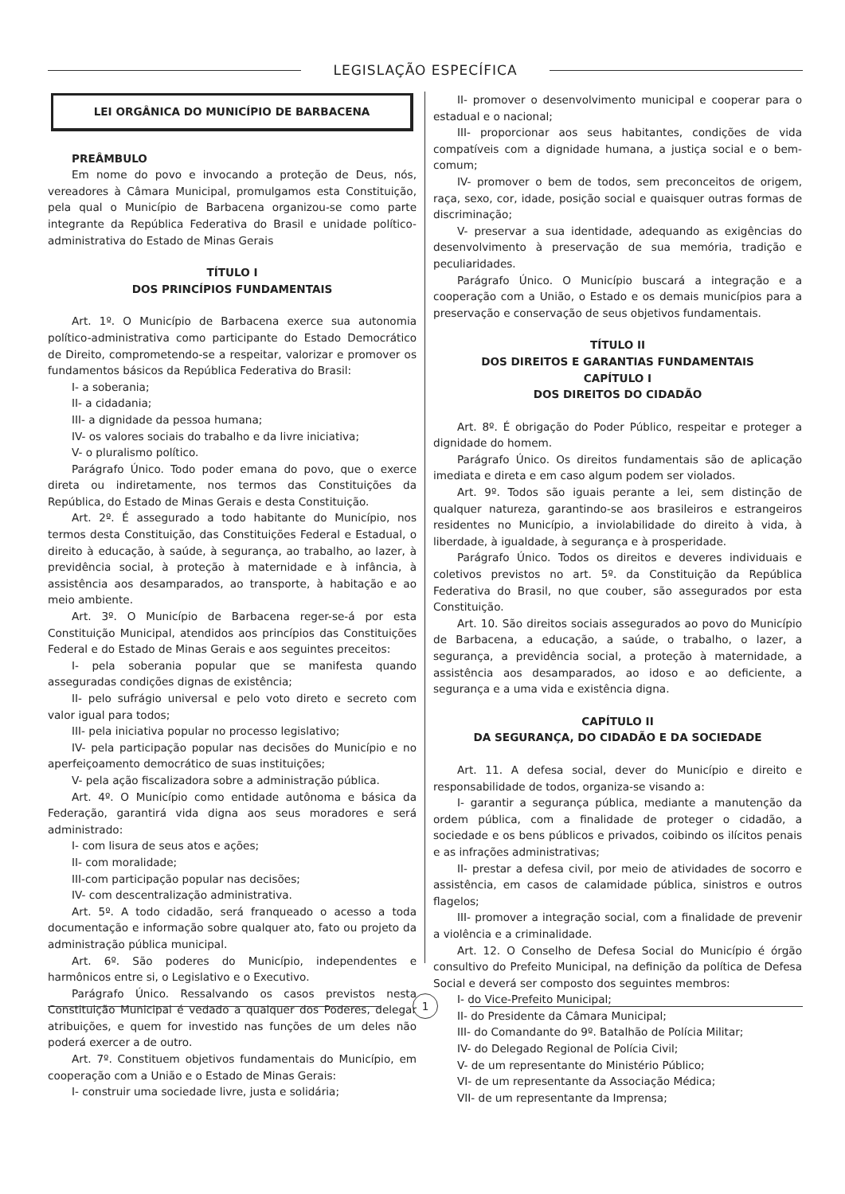LEGISLAÇÃO ESPECÍFICA
LEI ORGÂNICA DO MUNICÍPIO DE BARBACENA
PREÂMBULO
Em nome do povo e invocando a proteção de Deus, nós, vereadores à Câmara Municipal, promulgamos esta Constituição, pela qual o Município de Barbacena organizou-se como parte integrante da República Federativa do Brasil e unidade político-administrativa do Estado de Minas Gerais
TÍTULO I
DOS PRINCÍPIOS FUNDAMENTAIS
Art. 1º. O Município de Barbacena exerce sua autonomia político-administrativa como participante do Estado Democrático de Direito, comprometendo-se a respeitar, valorizar e promover os fundamentos básicos da República Federativa do Brasil:
I- a soberania;
II- a cidadania;
III- a dignidade da pessoa humana;
IV- os valores sociais do trabalho e da livre iniciativa;
V- o pluralismo político.
Parágrafo Único. Todo poder emana do povo, que o exerce direta ou indiretamente, nos termos das Constituições da República, do Estado de Minas Gerais e desta Constituição.
Art. 2º. É assegurado a todo habitante do Município, nos termos desta Constituição, das Constituições Federal e Estadual, o direito à educação, à saúde, à segurança, ao trabalho, ao lazer, à previdência social, à proteção à maternidade e à infância, à assistência aos desamparados, ao transporte, à habitação e ao meio ambiente.
Art. 3º. O Município de Barbacena reger-se-á por esta Constituição Municipal, atendidos aos princípios das Constituições Federal e do Estado de Minas Gerais e aos seguintes preceitos:
I- pela soberania popular que se manifesta quando asseguradas condições dignas de existência;
II- pelo sufrágio universal e pelo voto direto e secreto com valor igual para todos;
III- pela iniciativa popular no processo legislativo;
IV- pela participação popular nas decisões do Município e no aperfeiçoamento democrático de suas instituições;
V- pela ação fiscalizadora sobre a administração pública.
Art. 4º. O Município como entidade autônoma e básica da Federação, garantirá vida digna aos seus moradores e será administrado:
I- com lisura de seus atos e ações;
II- com moralidade;
III-com participação popular nas decisões;
IV- com descentralização administrativa.
Art. 5º. A todo cidadão, será franqueado o acesso a toda documentação e informação sobre qualquer ato, fato ou projeto da administração pública municipal.
Art. 6º. São poderes do Município, independentes e harmônicos entre si, o Legislativo e o Executivo.
Parágrafo Único. Ressalvando os casos previstos nesta Constituição Municipal é vedado a qualquer dos Poderes, delegar atribuições, e quem for investido nas funções de um deles não poderá exercer a de outro.
Art. 7º. Constituem objetivos fundamentais do Município, em cooperação com a União e o Estado de Minas Gerais:
I- construir uma sociedade livre, justa e solidária;
II- promover o desenvolvimento municipal e cooperar para o estadual e o nacional;
III- proporcionar aos seus habitantes, condições de vida compatíveis com a dignidade humana, a justiça social e o bem-comum;
IV- promover o bem de todos, sem preconceitos de origem, raça, sexo, cor, idade, posição social e quaisquer outras formas de discriminação;
V- preservar a sua identidade, adequando as exigências do desenvolvimento à preservação de sua memória, tradição e peculiaridades.
Parágrafo Único. O Município buscará a integração e a cooperação com a União, o Estado e os demais municípios para a preservação e conservação de seus objetivos fundamentais.
TÍTULO II
DOS DIREITOS E GARANTIAS FUNDAMENTAIS
CAPÍTULO I
DOS DIREITOS DO CIDADÃO
Art. 8º. É obrigação do Poder Público, respeitar e proteger a dignidade do homem.
Parágrafo Único. Os direitos fundamentais são de aplicação imediata e direta e em caso algum podem ser violados.
Art. 9º. Todos são iguais perante a lei, sem distinção de qualquer natureza, garantindo-se aos brasileiros e estrangeiros residentes no Município, a inviolabilidade do direito à vida, à liberdade, à igualdade, à segurança e à prosperidade.
Parágrafo Único. Todos os direitos e deveres individuais e coletivos previstos no art. 5º. da Constituição da República Federativa do Brasil, no que couber, são assegurados por esta Constituição.
Art. 10. São direitos sociais assegurados ao povo do Município de Barbacena, a educação, a saúde, o trabalho, o lazer, a segurança, a previdência social, a proteção à maternidade, a assistência aos desamparados, ao idoso e ao deficiente, a segurança e a uma vida e existência digna.
CAPÍTULO II
DA SEGURANÇA, DO CIDADÃO E DA SOCIEDADE
Art. 11. A defesa social, dever do Município e direito e responsabilidade de todos, organiza-se visando a:
I- garantir a segurança pública, mediante a manutenção da ordem pública, com a finalidade de proteger o cidadão, a sociedade e os bens públicos e privados, coibindo os ilícitos penais e as infrações administrativas;
II- prestar a defesa civil, por meio de atividades de socorro e assistência, em casos de calamidade pública, sinistros e outros flagelos;
III- promover a integração social, com a finalidade de prevenir a violência e a criminalidade.
Art. 12. O Conselho de Defesa Social do Município é órgão consultivo do Prefeito Municipal, na definição da política de Defesa Social e deverá ser composto dos seguintes membros:
I- do Vice-Prefeito Municipal;
II- do Presidente da Câmara Municipal;
III- do Comandante do 9º. Batalhão de Polícia Militar;
IV- do Delegado Regional de Polícia Civil;
V- de um representante do Ministério Público;
VI- de um representante da Associação Médica;
VII- de um representante da Imprensa;
1